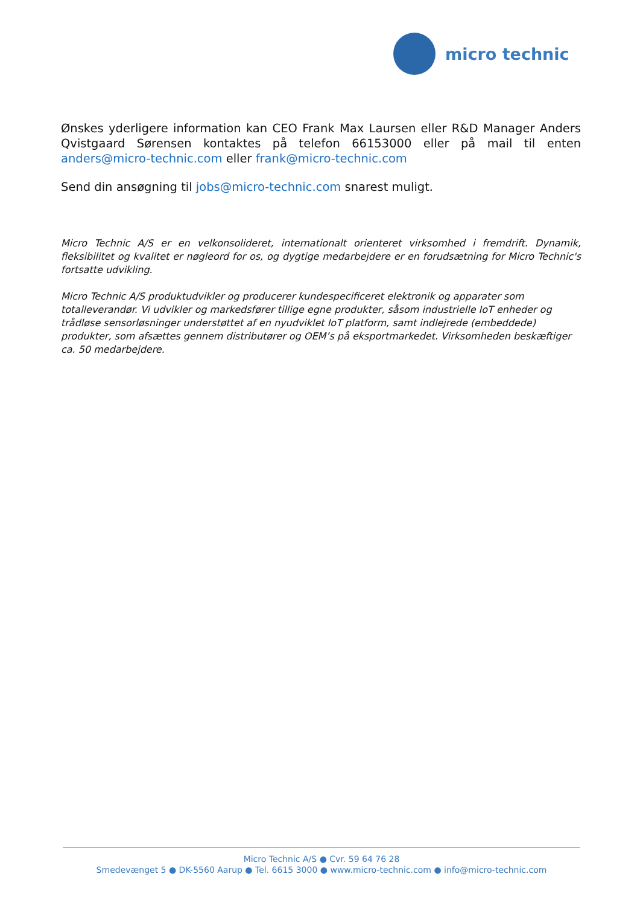micro technic
Ønskes yderligere information kan CEO Frank Max Laursen eller R&D Manager Anders Qvistgaard Sørensen kontaktes på telefon 66153000 eller på mail til enten anders@micro-technic.com eller frank@micro-technic.com
Send din ansøgning til jobs@micro-technic.com snarest muligt.
Micro Technic A/S er en velkonsolideret, internationalt orienteret virksomhed i fremdrift. Dynamik, fleksibilitet og kvalitet er nøgleord for os, og dygtige medarbejdere er en forudsætning for Micro Technic's fortsatte udvikling.
Micro Technic A/S produktudvikler og producerer kundespecificeret elektronik og apparater som totalleverandør. Vi udvikler og markedsfører tillige egne produkter, såsom industrielle IoT enheder og trådløse sensorløsninger understøttet af en nyudviklet IoT platform, samt indlejrede (embeddede) produkter, som afsættes gennem distributører og OEM’s på eksportmarkedet. Virksomheden beskæftiger ca. 50 medarbejdere.
Micro Technic A/S ● Cvr. 59 64 76 28
Smedevænget 5 ● DK-5560 Aarup ● Tel. 6615 3000 ● www.micro-technic.com ● info@micro-technic.com